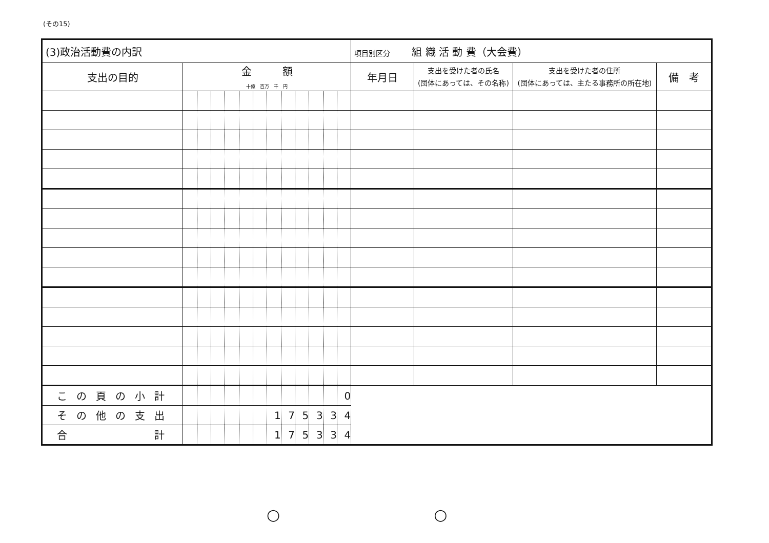(その15)
| (3)政治活動費の内訳 | | | | | | | | | | | | | 項目別区分 組 織 活 動 費（大会費） | | | |
| --- | --- | --- | --- | --- | --- | --- | --- | --- | --- | --- | --- | --- | --- | --- | --- | --- |
| 支出の目的 | 金 額 十億 百万 千 円 | | | | | | | | | | | | 年月日 | 支出を受けた者の氏名 (団体にあっては、その名称) | 支出を受けた者の住所 (団体にあっては、主たる事務所の所在地) | 備 考 |
| この頁の小計 | | | | | | | | | | | | 0 | | | | |
| その他の支出 | | | | | | | 1 | 7 | 5 | 3 | 3 | 4 | | | | |
| 合 計 | | | | | | | 1 | 7 | 5 | 3 | 3 | 4 | | | | |
○　　　　　　　　　　○